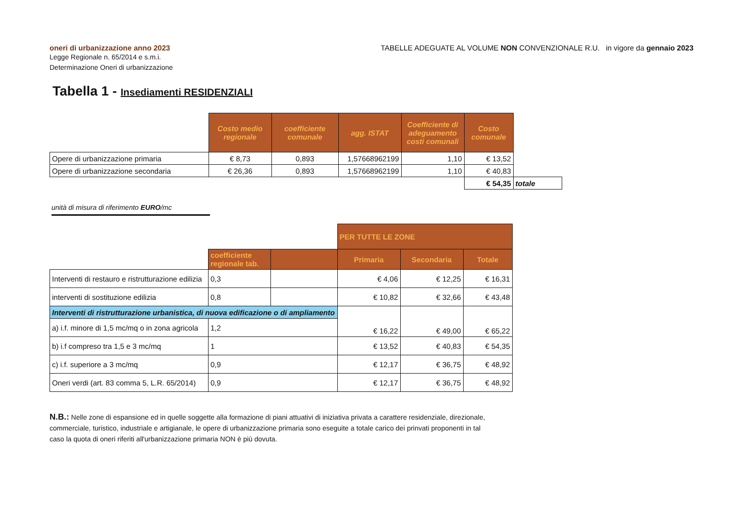oneri di urbanizzazione anno 2023
Legge Regionale n. 65/2014 e s.m.i.
Determinazione Oneri di urbanizzazione
TABELLE ADEGUATE AL VOLUME NON CONVENZIONALE R.U. in vigore da gennaio 2023
Tabella 1 - Insediamenti RESIDENZIALI
| | Costo medio regionale | coefficiente comunale | agg. ISTAT | Coefficiente di adeguamento costi comunali | Costo comunale | |
| Opere di urbanizzazione primaria | € 8,73 | 0,893 | 1,57668962199 | 1,10 | € 13,52 | |
| Opere di urbanizzazione secondaria | € 26,36 | 0,893 | 1,57668962199 | 1,10 | € 40,83 | |
| | | | | | € 54,35 | totale |
unità di misura di riferimento EURO/mc
| | | | PER TUTTE LE ZONE | | |
| | coefficiente regionale tab. | | Primaria | Secondaria | Totale |
| Interventi di restauro e ristrutturazione edilizia | 0,3 | | € 4,06 | € 12,25 | € 16,31 |
| interventi di sostituzione edilizia | 0,8 | | € 10,82 | € 32,66 | € 43,48 |
| Interventi di ristrutturazione urbanistica, di nuova edificazione o di ampliamento | | | € 16,22 | € 49,00 | € 65,22 |
| a) i.f. minore di 1,5 mc/mq o in zona agricola | 1,2 | | | | |
| b) i.f compreso tra 1,5 e 3 mc/mq | 1 | | € 13,52 | € 40,83 | € 54,35 |
| c) i.f. superiore a 3 mc/mq | 0,9 | | € 12,17 | € 36,75 | € 48,92 |
| Oneri verdi (art. 83 comma 5, L.R. 65/2014) | 0,9 | | € 12,17 | € 36,75 | € 48,92 |
N.B.: Nelle zone di espansione ed in quelle soggette alla formazione di piani attuativi di iniziativa privata a carattere residenziale, direzionale, commerciale, turistico, industriale e artigianale, le opere di urbanizzazione primaria sono eseguite a totale carico dei prinvati proponenti in tal caso la quota di oneri riferiti all'urbanizzazione primaria NON è più dovuta.